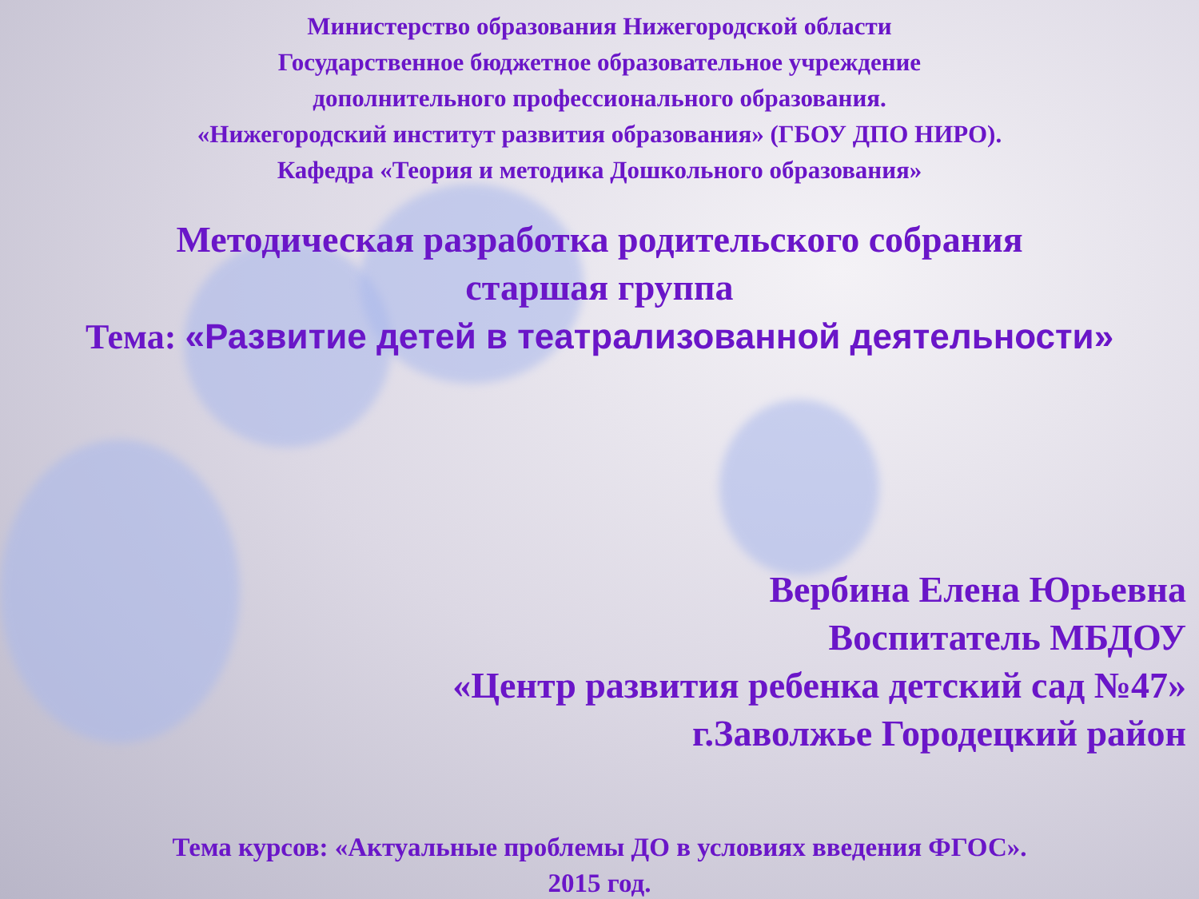Министерство образования Нижегородской области
Государственное бюджетное образовательное учреждение
дополнительного профессионального образования.
«Нижегородский институт развития образования» (ГБОУ ДПО НИРО).
Кафедра «Теория и методика Дошкольного образования»
Методическая разработка родительского собрания
старшая группа
Тема: «Развитие детей в театрализованной деятельности»
Вербина Елена Юрьевна
Воспитатель МБДОУ
«Центр развития ребенка детский сад №47»
г.Заволжье Городецкий район
Тема курсов: «Актуальные проблемы ДО в условиях введения ФГОС».
2015 год.